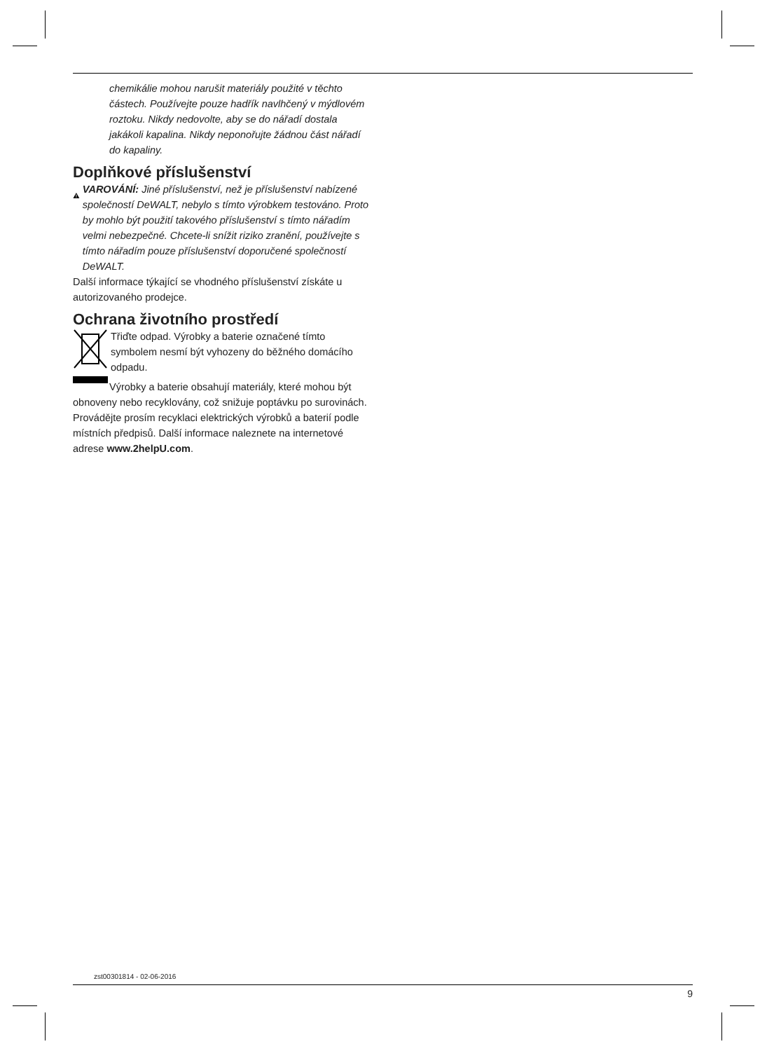chemikálie mohou narušit materiály použité v těchto částech. Používejte pouze hadřík navlhčený v mýdlovém roztoku. Nikdy nedovolte, aby se do nářadí dostala jakákoli kapalina. Nikdy neponořujte žádnou část nářadí do kapaliny.
Doplňkové příslušenství
VAROVÁNÍ: Jiné příslušenství, než je příslušenství nabízené společností DeWALT, nebylo s tímto výrobkem testováno. Proto by mohlo být použití takového příslušenství s tímto nářadím velmi nebezpečné. Chcete-li snížit riziko zranění, používejte s tímto nářadím pouze příslušenství doporučené společností DeWALT.
Další informace týkající se vhodného příslušenství získáte u autorizovaného prodejce.
Ochrana životního prostředí
Třiďte odpad. Výrobky a baterie označené tímto symbolem nesmí být vyhozeny do běžného domácího odpadu.
Výrobky a baterie obsahují materiály, které mohou být obnoveny nebo recyklovány, což snižuje poptávku po surovinách. Provádějte prosím recyklaci elektrických výrobků a baterií podle místních předpisů. Další informace naleznete na internetové adrese www.2helpU.com.
zst00301814 - 02-06-2016
9